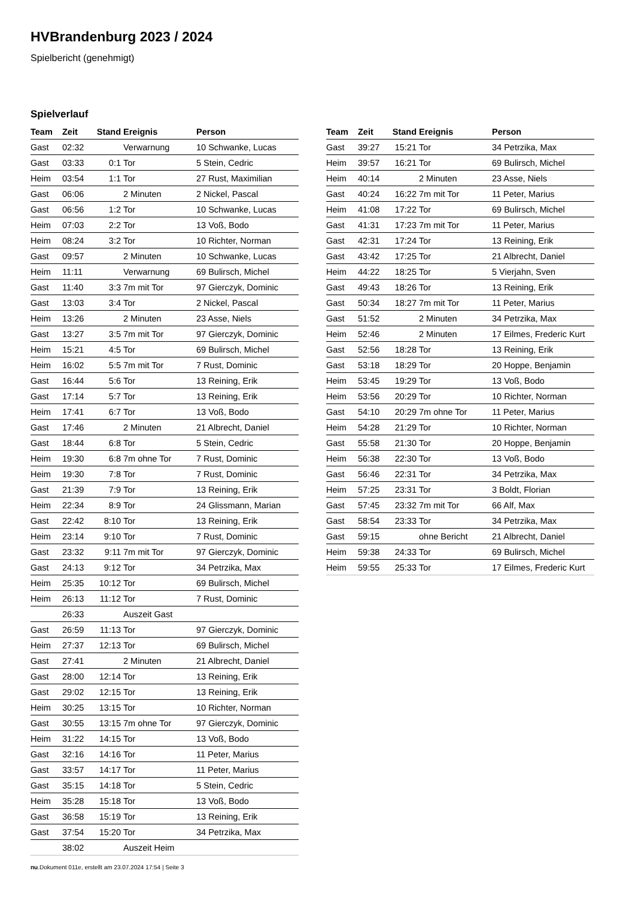HVBrandenburg 2023 / 2024
Spielbericht (genehmigt)
Spielverlauf
| Team | Zeit | Stand | Ereignis | Person |
| --- | --- | --- | --- | --- |
| Gast | 02:32 | | Verwarnung | 10 Schwanke, Lucas |
| Gast | 03:33 | 0:1 | Tor | 5 Stein, Cedric |
| Heim | 03:54 | 1:1 | Tor | 27 Rust, Maximilian |
| Gast | 06:06 | | 2 Minuten | 2 Nickel, Pascal |
| Gast | 06:56 | 1:2 | Tor | 10 Schwanke, Lucas |
| Heim | 07:03 | 2:2 | Tor | 13 Voß, Bodo |
| Heim | 08:24 | 3:2 | Tor | 10 Richter, Norman |
| Gast | 09:57 | | 2 Minuten | 10 Schwanke, Lucas |
| Heim | 11:11 | | Verwarnung | 69 Bulirsch, Michel |
| Gast | 11:40 | 3:3 | 7m mit Tor | 97 Gierczyk, Dominic |
| Gast | 13:03 | 3:4 | Tor | 2 Nickel, Pascal |
| Heim | 13:26 | | 2 Minuten | 23 Asse, Niels |
| Gast | 13:27 | 3:5 | 7m mit Tor | 97 Gierczyk, Dominic |
| Heim | 15:21 | 4:5 | Tor | 69 Bulirsch, Michel |
| Heim | 16:02 | 5:5 | 7m mit Tor | 7 Rust, Dominic |
| Gast | 16:44 | 5:6 | Tor | 13 Reining, Erik |
| Gast | 17:14 | 5:7 | Tor | 13 Reining, Erik |
| Heim | 17:41 | 6:7 | Tor | 13 Voß, Bodo |
| Gast | 17:46 | | 2 Minuten | 21 Albrecht, Daniel |
| Gast | 18:44 | 6:8 | Tor | 5 Stein, Cedric |
| Heim | 19:30 | 6:8 | 7m ohne Tor | 7 Rust, Dominic |
| Heim | 19:30 | 7:8 | Tor | 7 Rust, Dominic |
| Gast | 21:39 | 7:9 | Tor | 13 Reining, Erik |
| Heim | 22:34 | 8:9 | Tor | 24 Glissmann, Marian |
| Gast | 22:42 | 8:10 | Tor | 13 Reining, Erik |
| Heim | 23:14 | 9:10 | Tor | 7 Rust, Dominic |
| Gast | 23:32 | 9:11 | 7m mit Tor | 97 Gierczyk, Dominic |
| Gast | 24:13 | 9:12 | Tor | 34 Petrzika, Max |
| Heim | 25:35 | 10:12 | Tor | 69 Bulirsch, Michel |
| Heim | 26:13 | 11:12 | Tor | 7 Rust, Dominic |
| | 26:33 | | Auszeit Gast | |
| Gast | 26:59 | 11:13 | Tor | 97 Gierczyk, Dominic |
| Heim | 27:37 | 12:13 | Tor | 69 Bulirsch, Michel |
| Gast | 27:41 | | 2 Minuten | 21 Albrecht, Daniel |
| Gast | 28:00 | 12:14 | Tor | 13 Reining, Erik |
| Gast | 29:02 | 12:15 | Tor | 13 Reining, Erik |
| Heim | 30:25 | 13:15 | Tor | 10 Richter, Norman |
| Gast | 30:55 | 13:15 | 7m ohne Tor | 97 Gierczyk, Dominic |
| Heim | 31:22 | 14:15 | Tor | 13 Voß, Bodo |
| Gast | 32:16 | 14:16 | Tor | 11 Peter, Marius |
| Gast | 33:57 | 14:17 | Tor | 11 Peter, Marius |
| Gast | 35:15 | 14:18 | Tor | 5 Stein, Cedric |
| Heim | 35:28 | 15:18 | Tor | 13 Voß, Bodo |
| Gast | 36:58 | 15:19 | Tor | 13 Reining, Erik |
| Gast | 37:54 | 15:20 | Tor | 34 Petrzika, Max |
| | 38:02 | | Auszeit Heim | |
| Team | Zeit | Stand | Ereignis | Person |
| --- | --- | --- | --- | --- |
| Gast | 39:27 | 15:21 | Tor | 34 Petrzika, Max |
| Heim | 39:57 | 16:21 | Tor | 69 Bulirsch, Michel |
| Heim | 40:14 | | 2 Minuten | 23 Asse, Niels |
| Gast | 40:24 | 16:22 | 7m mit Tor | 11 Peter, Marius |
| Heim | 41:08 | 17:22 | Tor | 69 Bulirsch, Michel |
| Gast | 41:31 | 17:23 | 7m mit Tor | 11 Peter, Marius |
| Gast | 42:31 | 17:24 | Tor | 13 Reining, Erik |
| Gast | 43:42 | 17:25 | Tor | 21 Albrecht, Daniel |
| Heim | 44:22 | 18:25 | Tor | 5 Vierjahn, Sven |
| Gast | 49:43 | 18:26 | Tor | 13 Reining, Erik |
| Gast | 50:34 | 18:27 | 7m mit Tor | 11 Peter, Marius |
| Gast | 51:52 | | 2 Minuten | 34 Petrzika, Max |
| Heim | 52:46 | | 2 Minuten | 17 Eilmes, Frederic Kurt |
| Gast | 52:56 | 18:28 | Tor | 13 Reining, Erik |
| Gast | 53:18 | 18:29 | Tor | 20 Hoppe, Benjamin |
| Heim | 53:45 | 19:29 | Tor | 13 Voß, Bodo |
| Heim | 53:56 | 20:29 | Tor | 10 Richter, Norman |
| Gast | 54:10 | 20:29 | 7m ohne Tor | 11 Peter, Marius |
| Heim | 54:28 | 21:29 | Tor | 10 Richter, Norman |
| Gast | 55:58 | 21:30 | Tor | 20 Hoppe, Benjamin |
| Heim | 56:38 | 22:30 | Tor | 13 Voß, Bodo |
| Gast | 56:46 | 22:31 | Tor | 34 Petrzika, Max |
| Heim | 57:25 | 23:31 | Tor | 3 Boldt, Florian |
| Gast | 57:45 | 23:32 | 7m mit Tor | 66 Alf, Max |
| Gast | 58:54 | 23:33 | Tor | 34 Petrzika, Max |
| Gast | 59:15 | | ohne Bericht | 21 Albrecht, Daniel |
| Heim | 59:38 | 24:33 | Tor | 69 Bulirsch, Michel |
| Heim | 59:55 | 25:33 | Tor | 17 Eilmes, Frederic Kurt |
nu.Dokument 011e, erstellt am 23.07.2024 17:54 | Seite 3